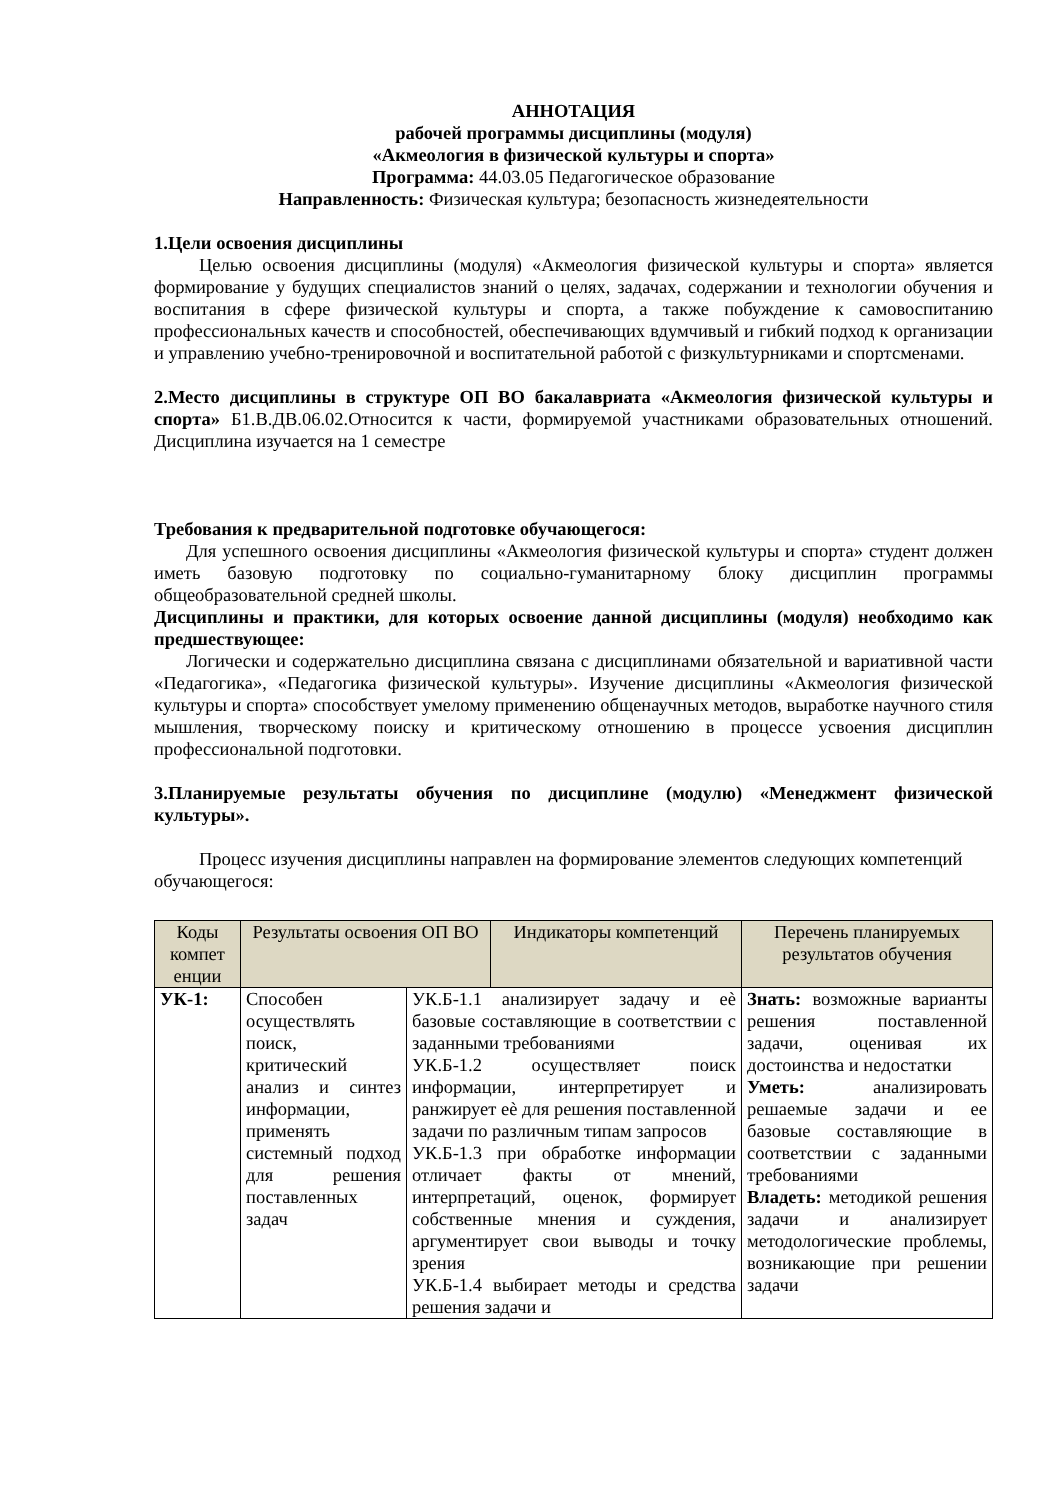АННОТАЦИЯ
рабочей программы дисциплины (модуля)
«Акмеология в физической культуры и спорта»
Программа: 44.03.05 Педагогическое образование
Направленность: Физическая культура; безопасность жизнедеятельности
1.Цели освоения дисциплины
Целью освоения дисциплины (модуля) «Акмеология физической культуры и спорта» является формирование у будущих специалистов знаний о целях, задачах, содержании и технологии обучения и воспитания в сфере физической культуры и спорта, а также побуждение к самовоспитанию профессиональных качеств и способностей, обеспечивающих вдумчивый и гибкий подход к организации и управлению учебно-тренировочной и воспитательной работой с физкультурниками и спортсменами.
2.Место дисциплины в структуре ОП ВО бакалавриата «Акмеология физической культуры и спорта» Б1.В.ДВ.06.02.Относится к части, формируемой участниками образовательных отношений. Дисциплина изучается на 1 семестре
Требования к предварительной подготовке обучающегося:
Для успешного освоения дисциплины «Акмеология физической культуры и спорта» студент должен иметь базовую подготовку по социально-гуманитарному блоку дисциплин программы общеобразовательной средней школы.
Дисциплины и практики, для которых освоение данной дисциплины (модуля) необходимо как предшествующее:
Логически и содержательно дисциплина связана с дисциплинами обязательной и вариативной части «Педагогика», «Педагогика физической культуры». Изучение дисциплины «Акмеология физической культуры и спорта» способствует умелому применению общенаучных методов, выработке научного стиля мышления, творческому поиску и критическому отношению в процессе усвоения дисциплин профессиональной подготовки.
3.Планируемые результаты обучения по дисциплине (модулю) «Менеджмент физической культуры».
Процесс изучения дисциплины направлен на формирование элементов следующих компетенций обучающегося:
| Коды компет енции | Результаты освоения ОП ВО | | Индикаторы компетенций | Перечень планируемых результатов обучения |
| --- | --- | --- | --- | --- |
| УК-1: | Способен осуществлять поиск, критический анализ и синтез информации, применять системный подход для решения поставленных задач | УК.Б-1.1 анализирует задачу и еѐ базовые составляющие в соответствии с заданными требованиями УК.Б-1.2 осуществляет поиск информации, интерпретирует и ранжирует еѐ для решения поставленной задачи по различным типам запросов УК.Б-1.3 при обработке информации отличает факты от мнений, интерпретаций, оценок, формирует собственные мнения и суждения, аргументирует свои выводы и точку зрения УК.Б-1.4 выбирает методы и средства решения задачи и | | Знать: возможные варианты решения поставленной задачи, оценивая их достоинства и недостатки Уметь: анализировать решаемые задачи и ее базовые составляющие в соответствии с заданными требованиями Владеть: методикой решения задачи и анализирует методологические проблемы, возникающие при решении задачи |